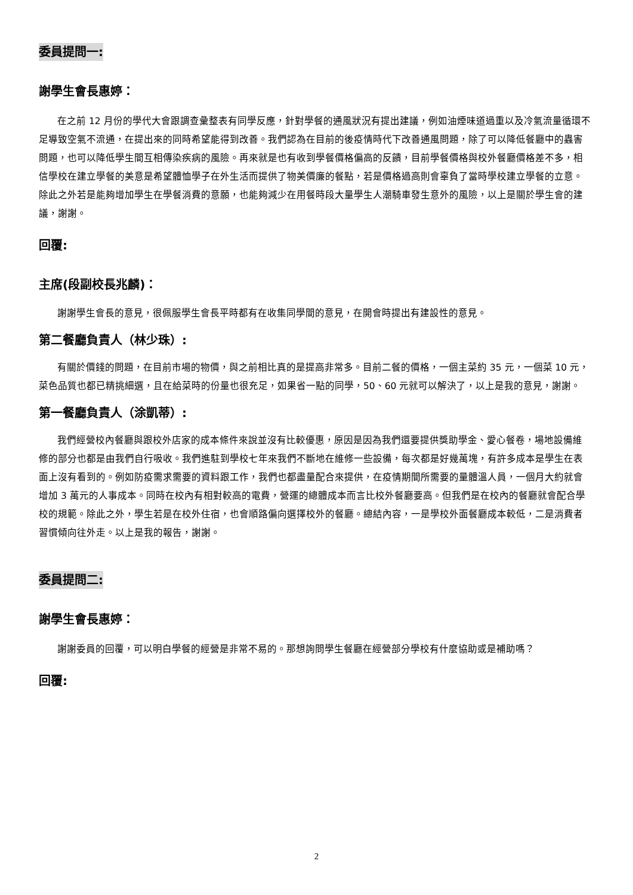委員提問一:
謝學生會長惠婷：
在之前 12 月份的學代大會跟調查彙整表有同學反應，針對學餐的通風狀況有提出建議，例如油煙味道過重以及冷氣流量循環不足導致空氣不流通，在提出來的同時希望能得到改善。我們認為在目前的後疫情時代下改善通風問題，除了可以降低餐廳中的蟲害問題，也可以降低學生間互相傳染疾病的風險。再來就是也有收到學餐價格偏高的反饋，目前學餐價格與校外餐廳價格差不多，相信學校在建立學餐的美意是希望體恤學子在外生活而提供了物美價廉的餐點，若是價格過高則會辜負了當時學校建立學餐的立意。除此之外若是能夠增加學生在學餐消費的意願，也能夠減少在用餐時段大量學生人潮騎車發生意外的風險，以上是關於學生會的建議，謝謝。
回覆:
主席(段副校長兆麟)：
謝謝學生會長的意見，很佩服學生會長平時都有在收集同學間的意見，在開會時提出有建設性的意見。
第二餐廳負責人（林少珠）:
有關於價錢的問題，在目前市場的物價，與之前相比真的是提高非常多。目前二餐的價格，一個主菜約 35 元，一個菜 10 元，菜色品質也都已精挑細選，且在給菜時的份量也很充足，如果省一點的同學，50、60 元就可以解決了，以上是我的意見，謝謝。
第一餐廳負責人（涂凱蒂）:
我們經營校內餐廳與跟校外店家的成本條件來說並沒有比較優惠，原因是因為我們還要提供獎助學金、愛心餐卷，場地設備維修的部分也都是由我們自行吸收。我們進駐到學校七年來我們不斷地在維修一些設備，每次都是好幾萬塊，有許多成本是學生在表面上沒有看到的。例如防疫需求需要的資料跟工作，我們也都盡量配合來提供，在疫情期間所需要的量體溫人員，一個月大約就會增加 3 萬元的人事成本。同時在校內有相對較高的電費，營運的總體成本而言比校外餐廳要高。但我們是在校內的餐廳就會配合學校的規範。除此之外，學生若是在校外住宿，也會順路偏向選擇校外的餐廳。總結內容，一是學校外面餐廳成本較低，二是消費者習慣傾向往外走。以上是我的報告，謝謝。
委員提問二:
謝學生會長惠婷：
謝謝委員的回覆，可以明白學餐的經營是非常不易的。那想詢問學生餐廳在經營部分學校有什麼協助或是補助嗎？
回覆:
2